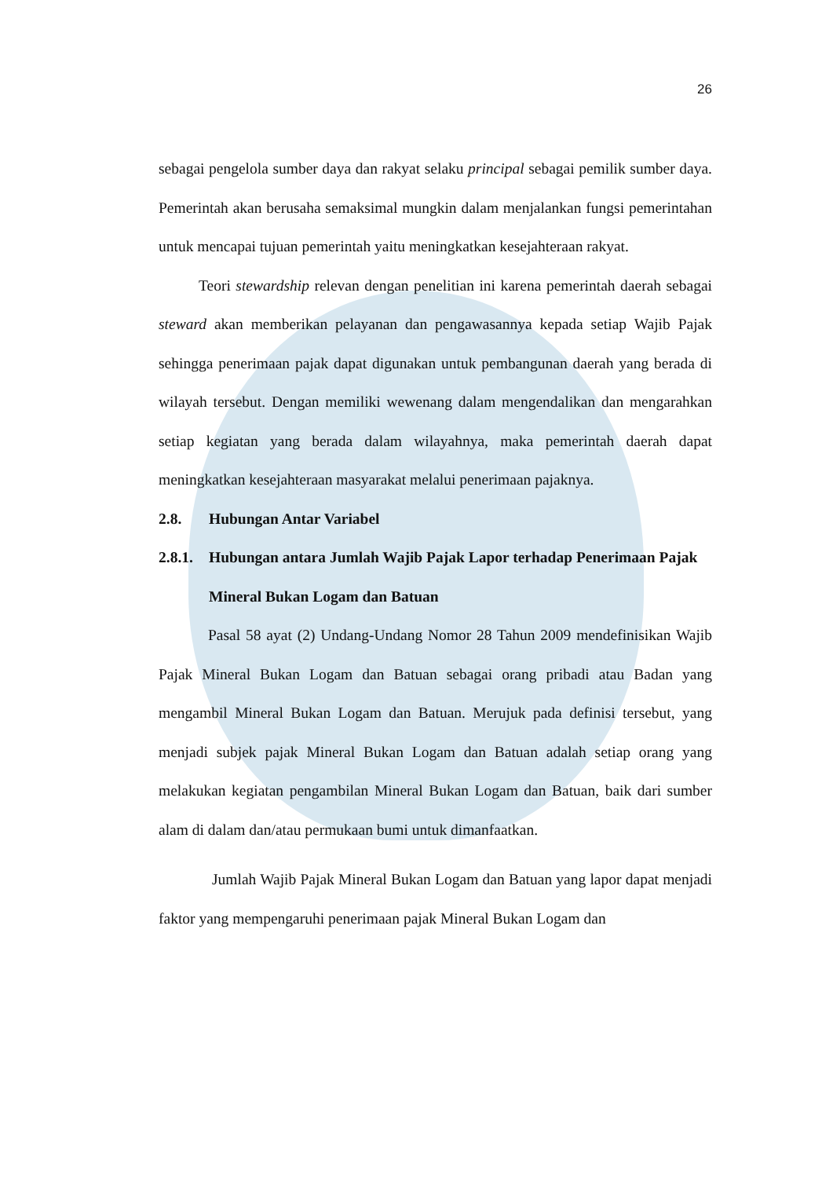26
sebagai pengelola sumber daya dan rakyat selaku principal sebagai pemilik sumber daya. Pemerintah akan berusaha semaksimal mungkin dalam menjalankan fungsi pemerintahan untuk mencapai tujuan pemerintah yaitu meningkatkan kesejahteraan rakyat.
Teori stewardship relevan dengan penelitian ini karena pemerintah daerah sebagai steward akan memberikan pelayanan dan pengawasannya kepada setiap Wajib Pajak sehingga penerimaan pajak dapat digunakan untuk pembangunan daerah yang berada di wilayah tersebut. Dengan memiliki wewenang dalam mengendalikan dan mengarahkan setiap kegiatan yang berada dalam wilayahnya, maka pemerintah daerah dapat meningkatkan kesejahteraan masyarakat melalui penerimaan pajaknya.
2.8. Hubungan Antar Variabel
2.8.1. Hubungan antara Jumlah Wajib Pajak Lapor terhadap Penerimaan Pajak Mineral Bukan Logam dan Batuan
Pasal 58 ayat (2) Undang-Undang Nomor 28 Tahun 2009 mendefinisikan Wajib Pajak Mineral Bukan Logam dan Batuan sebagai orang pribadi atau Badan yang mengambil Mineral Bukan Logam dan Batuan. Merujuk pada definisi tersebut, yang menjadi subjek pajak Mineral Bukan Logam dan Batuan adalah setiap orang yang melakukan kegiatan pengambilan Mineral Bukan Logam dan Batuan, baik dari sumber alam di dalam dan/atau permukaan bumi untuk dimanfaatkan.
Jumlah Wajib Pajak Mineral Bukan Logam dan Batuan yang lapor dapat menjadi faktor yang mempengaruhi penerimaan pajak Mineral Bukan Logam dan